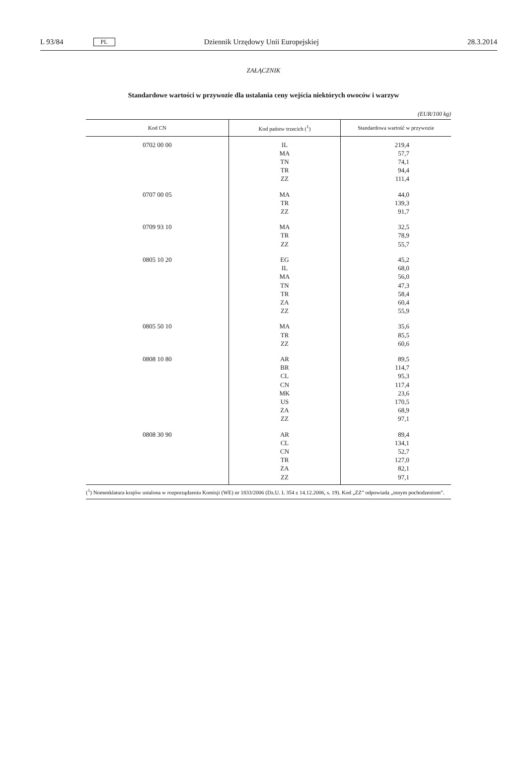L 93/84 PL Dziennik Urzędowy Unii Europejskiej 28.3.2014
ZAŁĄCZNIK
Standardowe wartości w przywozie dla ustalania ceny wejścia niektórych owoców i warzyw
(EUR/100 kg)
| Kod CN | Kod państw trzecich (<sup>1</sup>) | Standardowa wartość w przywozie |
| --- | --- | --- |
| 0702 00 00 | IL MA TN TR ZZ | 219,4 57,7 74,1 94,4 111,4 |
| 0707 00 05 | MA TR ZZ | 44,0 139,3 91,7 |
| 0709 93 10 | MA TR ZZ | 32,5 78,9 55,7 |
| 0805 10 20 | EG IL MA TN TR ZA ZZ | 45,2 68,0 56,0 47,3 58,4 60,4 55,9 |
| 0805 50 10 | MA TR ZZ | 35,6 85,5 60,6 |
| 0808 10 80 | AR BR CL CN MK US ZA ZZ | 89,5 114,7 95,3 117,4 23,6 170,5 68,9 97,1 |
| 0808 30 90 | AR CL CN TR ZA ZZ | 89,4 134,1 52,7 127,0 82,1 97,1 |
(<sup>1</sup>) Nomenklatura krajów ustalona w rozporządzeniu Komisji (WE) nr 1833/2006 (Dz.U. L 354 z 14.12.2006, s. 19). Kod „ZZ” odpowiada „innym pochodzeniom”.